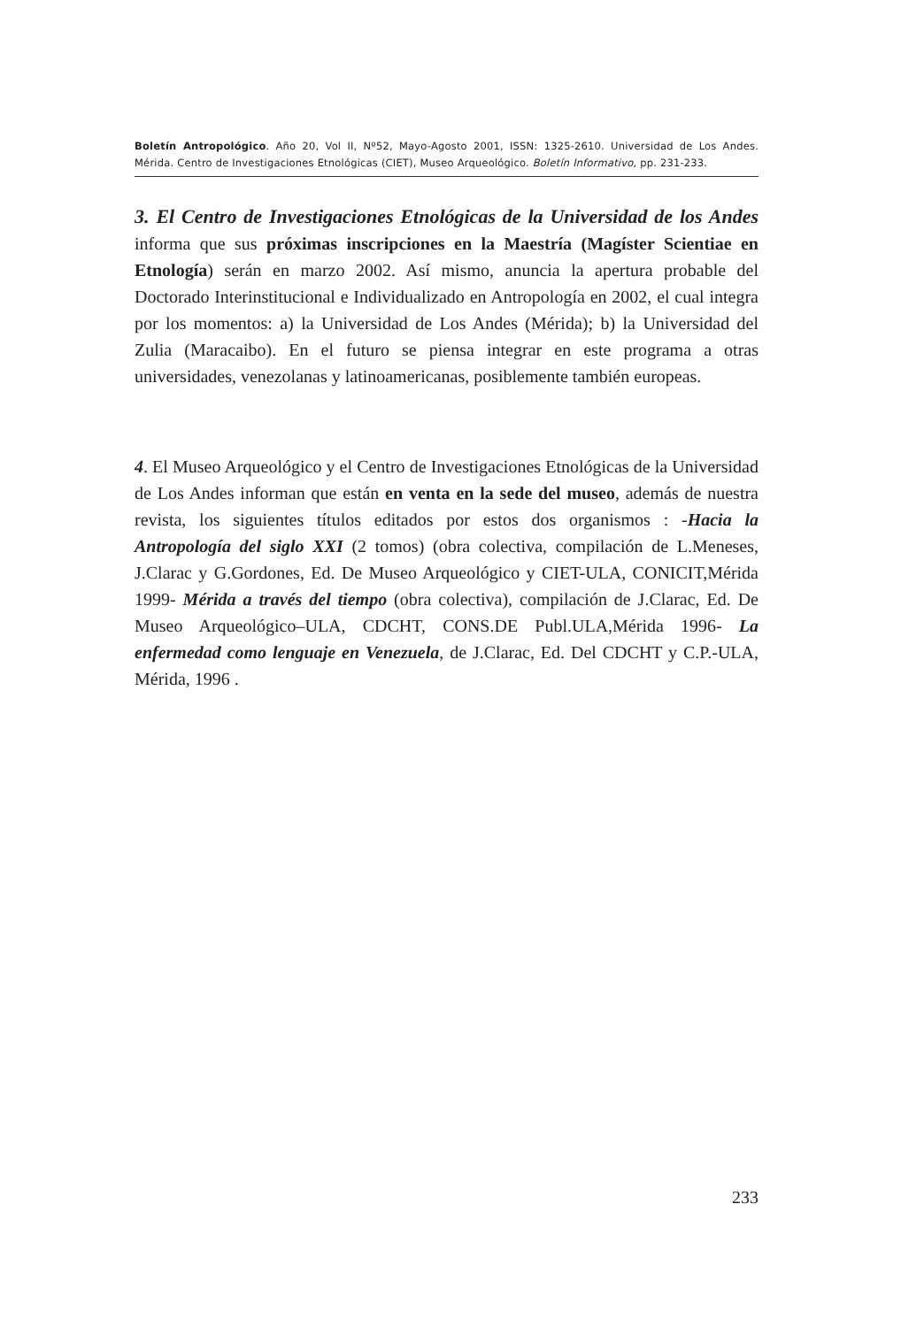Boletín Antropológico. Año 20, Vol II, Nº52, Mayo-Agosto 2001, ISSN: 1325-2610. Universidad de Los Andes. Mérida. Centro de Investigaciones Etnológicas (CIET), Museo Arqueológico. Boletín Informativo, pp. 231-233.
3. El Centro de Investigaciones Etnológicas de la Universidad de los Andes informa que sus próximas inscripciones en la Maestría (Magíster Scientiae en Etnología) serán en marzo 2002. Así mismo, anuncia la apertura probable del Doctorado Interinstitucional e Individualizado en Antropología en 2002, el cual integra por los momentos: a) la Universidad de Los Andes (Mérida); b) la Universidad del Zulia (Maracaibo). En el futuro se piensa integrar en este programa a otras universidades, venezolanas y latinoamericanas, posiblemente también europeas.
4. El Museo Arqueológico y el Centro de Investigaciones Etnológicas de la Universidad de Los Andes informan que están en venta en la sede del museo, además de nuestra revista, los siguientes títulos editados por estos dos organismos : -Hacia la Antropología del siglo XXI (2 tomos) (obra colectiva, compilación de L.Meneses, J.Clarac y G.Gordones, Ed. De Museo Arqueológico y CIET-ULA, CONICIT,Mérida 1999- Mérida a través del tiempo (obra colectiva), compilación de J.Clarac, Ed. De Museo Arqueológico–ULA, CDCHT, CONS.DE Publ.ULA,Mérida 1996- La enfermedad como lenguaje en Venezuela, de J.Clarac, Ed. Del CDCHT y C.P.-ULA, Mérida, 1996 .
233